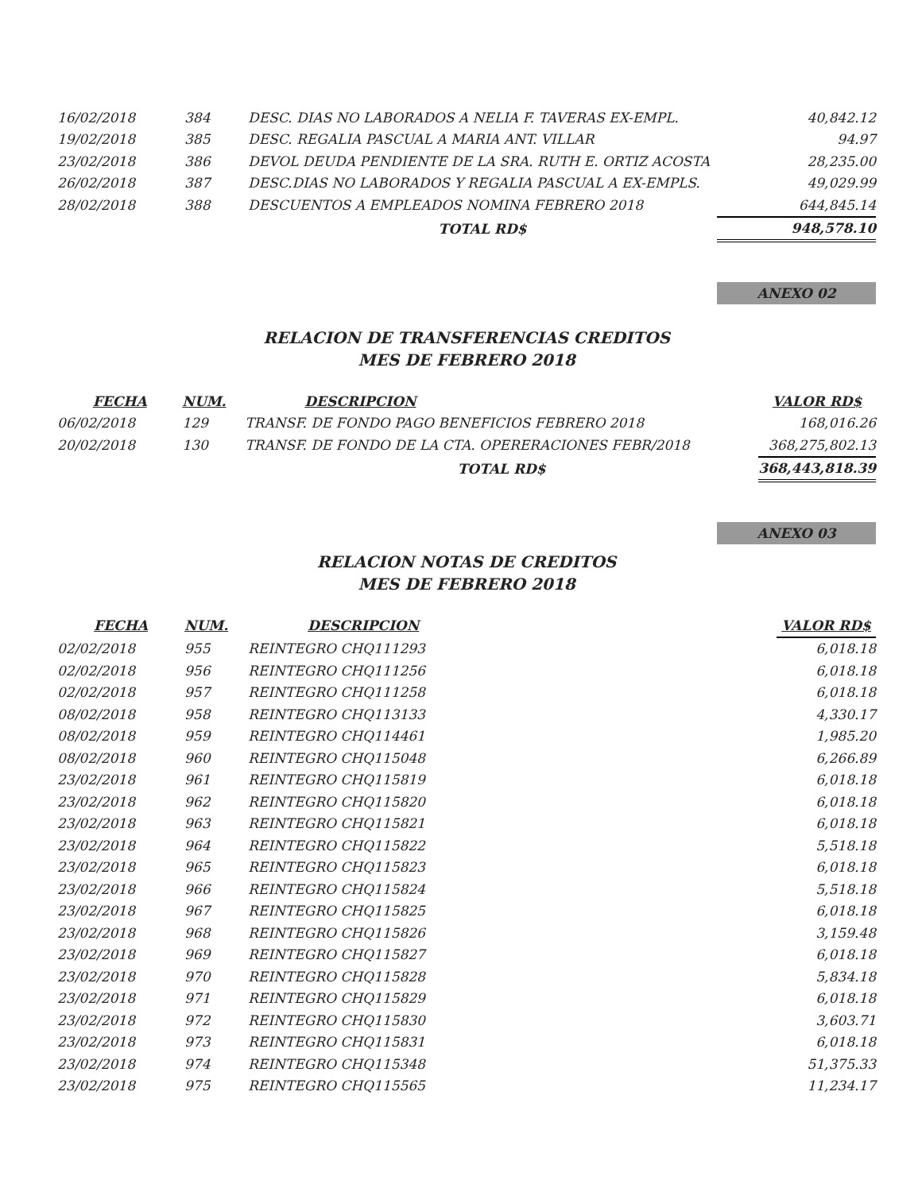| 16/02/2018 | 384 | DESC. DIAS NO LABORADOS A NELIA F. TAVERAS EX-EMPL. | 40,842.12 |
| 19/02/2018 | 385 | DESC. REGALIA PASCUAL A MARIA ANT. VILLAR | 94.97 |
| 23/02/2018 | 386 | DEVOL DEUDA PENDIENTE DE LA SRA. RUTH E. ORTIZ ACOSTA | 28,235.00 |
| 26/02/2018 | 387 | DESC.DIAS NO LABORADOS Y REGALIA PASCUAL A EX-EMPLS. | 49,029.99 |
| 28/02/2018 | 388 | DESCUENTOS A EMPLEADOS NOMINA FEBRERO 2018 | 644,845.14 |
| | | TOTAL RD$ | 948,578.10 |
ANEXO 02
RELACION DE TRANSFERENCIAS CREDITOS
MES DE FEBRERO 2018
| FECHA | NUM. | DESCRIPCION | VALOR RD$ |
| --- | --- | --- | --- |
| 06/02/2018 | 129 | TRANSF. DE FONDO PAGO BENEFICIOS FEBRERO 2018 | 168,016.26 |
| 20/02/2018 | 130 | TRANSF. DE FONDO DE LA CTA. OPERERACIONES FEBR/2018 | 368,275,802.13 |
| | | TOTAL RD$ | 368,443,818.39 |
ANEXO 03
RELACION NOTAS DE CREDITOS
MES DE FEBRERO 2018
| FECHA | NUM. | DESCRIPCION | VALOR RD$ |
| --- | --- | --- | --- |
| 02/02/2018 | 955 | REINTEGRO CHQ111293 | 6,018.18 |
| 02/02/2018 | 956 | REINTEGRO CHQ111256 | 6,018.18 |
| 02/02/2018 | 957 | REINTEGRO CHQ111258 | 6,018.18 |
| 08/02/2018 | 958 | REINTEGRO CHQ113133 | 4,330.17 |
| 08/02/2018 | 959 | REINTEGRO CHQ114461 | 1,985.20 |
| 08/02/2018 | 960 | REINTEGRO CHQ115048 | 6,266.89 |
| 23/02/2018 | 961 | REINTEGRO CHQ115819 | 6,018.18 |
| 23/02/2018 | 962 | REINTEGRO CHQ115820 | 6,018.18 |
| 23/02/2018 | 963 | REINTEGRO CHQ115821 | 6,018.18 |
| 23/02/2018 | 964 | REINTEGRO CHQ115822 | 5,518.18 |
| 23/02/2018 | 965 | REINTEGRO CHQ115823 | 6,018.18 |
| 23/02/2018 | 966 | REINTEGRO CHQ115824 | 5,518.18 |
| 23/02/2018 | 967 | REINTEGRO CHQ115825 | 6,018.18 |
| 23/02/2018 | 968 | REINTEGRO CHQ115826 | 3,159.48 |
| 23/02/2018 | 969 | REINTEGRO CHQ115827 | 6,018.18 |
| 23/02/2018 | 970 | REINTEGRO CHQ115828 | 5,834.18 |
| 23/02/2018 | 971 | REINTEGRO CHQ115829 | 6,018.18 |
| 23/02/2018 | 972 | REINTEGRO CHQ115830 | 3,603.71 |
| 23/02/2018 | 973 | REINTEGRO CHQ115831 | 6,018.18 |
| 23/02/2018 | 974 | REINTEGRO CHQ115348 | 51,375.33 |
| 23/02/2018 | 975 | REINTEGRO CHQ115565 | 11,234.17 |